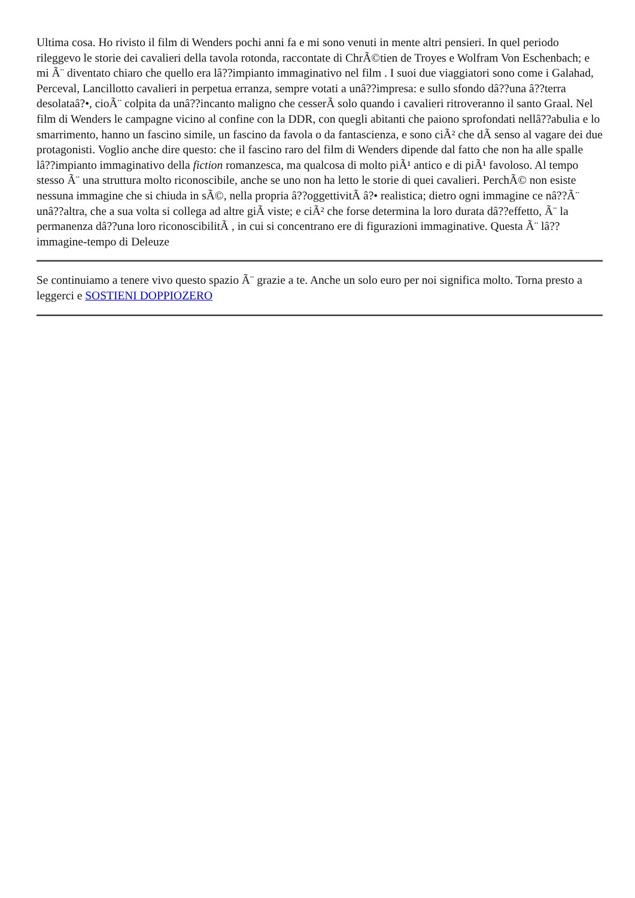Ultima cosa. Ho rivisto il film di Wenders pochi anni fa e mi sono venuti in mente altri pensieri. In quel periodo rileggevo le storie dei cavalieri della tavola rotonda, raccontate di ChrÃ©tien de Troyes e Wolfram Von Eschenbach; e mi Ã¨ diventato chiaro che quello era lâ??impianto immaginativo nel film . I suoi due viaggiatori sono come i Galahad, Perceval, Lancillotto cavalieri in perpetua erranza, sempre votati a unâ??impresa: e sullo sfondo dâ??una â??terra desolataâ?•, cioÃ¨ colpita da unâ??incanto maligno che cesserÃ solo quando i cavalieri ritroveranno il santo Graal. Nel film di Wenders le campagne vicino al confine con la DDR, con quegli abitanti che paiono sprofondati nellâ??abulia e lo smarrimento, hanno un fascino simile, un fascino da favola o da fantascienza, e sono ciÃ² che dÃ senso al vagare dei due protagonisti. Voglio anche dire questo: che il fascino raro del film di Wenders dipende dal fatto che non ha alle spalle lâ??impianto immaginativo della fiction romanzesca, ma qualcosa di molto piÃ¹ antico e di piÃ¹ favoloso. Al tempo stesso Ã¨ una struttura molto riconoscibile, anche se uno non ha letto le storie di quei cavalieri. PerchÃ© non esiste nessuna immagine che si chiuda in sÃ©, nella propria â??oggettivitÃ â?• realistica; dietro ogni immagine ce nâ??Ã¨ unâ??altra, che a sua volta si collega ad altre giÃ viste; e ciÃ² che forse determina la loro durata dâ??effetto, Ã¨ la permanenza dâ??una loro riconoscibilitÃ , in cui si concentrano ere di figurazioni immaginative. Questa Ã¨ lâ??immagine-tempo di Deleuze
Se continuiamo a tenere vivo questo spazio Ã¨ grazie a te. Anche un solo euro per noi significa molto. Torna presto a leggerci e SOSTIENI DOPPIOZERO